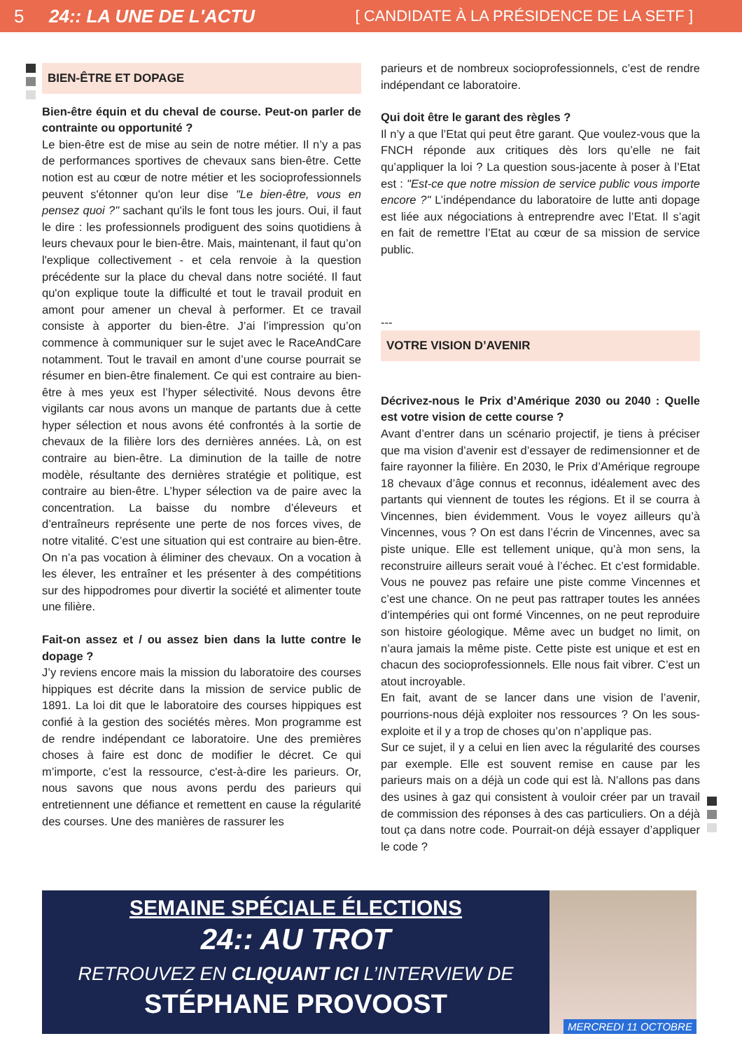5 24:: LA UNE DE L'ACTU [ CANDIDATE À LA PRÉSIDENCE DE LA SETF ]
BIEN-ÊTRE ET DOPAGE
Bien-être équin et du cheval de course. Peut-on parler de contrainte ou opportunité ?
Le bien-être est de mise au sein de notre métier. Il n’y a pas de performances sportives de chevaux sans bien-être. Cette notion est au cœur de notre métier et les socioprofessionnels peuvent s'étonner qu'on leur dise "Le bien-être, vous en pensez quoi ?" sachant qu'ils le font tous les jours. Oui, il faut le dire : les professionnels prodiguent des soins quotidiens à leurs chevaux pour le bien-être. Mais, maintenant, il faut qu’on l'explique collectivement - et cela renvoie à la question précédente sur la place du cheval dans notre société. Il faut qu'on explique toute la difficulté et tout le travail produit en amont pour amener un cheval à performer. Et ce travail consiste à apporter du bien-être. J’ai l’impression qu’on commence à communiquer sur le sujet avec le RaceAndCare notamment. Tout le travail en amont d’une course pourrait se résumer en bien-être finalement. Ce qui est contraire au bien-être à mes yeux est l’hyper sélectivité. Nous devons être vigilants car nous avons un manque de partants due à cette hyper sélection et nous avons été confrontés à la sortie de chevaux de la filière lors des dernières années. Là, on est contraire au bien-être. La diminution de la taille de notre modèle, résultante des dernières stratégie et politique, est contraire au bien-être. L’hyper sélection va de paire avec la concentration. La baisse du nombre d’éleveurs et d’entraîneurs représente une perte de nos forces vives, de notre vitalité. C’est une situation qui est contraire au bien-être. On n’a pas vocation à éliminer des chevaux. On a vocation à les élever, les entraîner et les présenter à des compétitions sur des hippodromes pour divertir la société et alimenter toute une filière.
Fait-on assez et / ou assez bien dans la lutte contre le dopage ?
J’y reviens encore mais la mission du laboratoire des courses hippiques est décrite dans la mission de service public de 1891. La loi dit que le laboratoire des courses hippiques est confié à la gestion des sociétés mères. Mon programme est de rendre indépendant ce laboratoire. Une des premières choses à faire est donc de modifier le décret. Ce qui m’importe, c’est la ressource, c'est-à-dire les parieurs. Or, nous savons que nous avons perdu des parieurs qui entretiennent une défiance et remettent en cause la régularité des courses. Une des manières de rassurer les
parieurs et de nombreux socioprofessionnels, c’est de rendre indépendant ce laboratoire.
Qui doit être le garant des règles ?
Il n’y a que l’Etat qui peut être garant. Que voulez-vous que la FNCH réponde aux critiques dès lors qu’elle ne fait qu’appliquer la loi ? La question sous-jacente à poser à l’Etat est : "Est-ce que notre mission de service public vous importe encore ?" L’indépendance du laboratoire de lutte anti dopage est liée aux négociations à entreprendre avec l’Etat. Il s’agit en fait de remettre l’Etat au cœur de sa mission de service public.
---
VOTRE VISION D’AVENIR
Décrivez-nous le Prix d’Amérique 2030 ou 2040 : Quelle est votre vision de cette course ?
Avant d’entrer dans un scénario projectif, je tiens à préciser que ma vision d’avenir est d’essayer de redimensionner et de faire rayonner la filière. En 2030, le Prix d’Amérique regroupe 18 chevaux d’âge connus et reconnus, idéalement avec des partants qui viennent de toutes les régions. Et il se courra à Vincennes, bien évidemment. Vous le voyez ailleurs qu’à Vincennes, vous ? On est dans l’écrin de Vincennes, avec sa piste unique. Elle est tellement unique, qu’à mon sens, la reconstruire ailleurs serait voué à l’échec. Et c’est formidable. Vous ne pouvez pas refaire une piste comme Vincennes et c’est une chance. On ne peut pas rattraper toutes les années d’intempéries qui ont formé Vincennes, on ne peut reproduire son histoire géologique. Même avec un budget no limit, on n’aura jamais la même piste. Cette piste est unique et est en chacun des socioprofessionnels. Elle nous fait vibrer. C’est un atout incroyable.
En fait, avant de se lancer dans une vision de l’avenir, pourrions-nous déjà exploiter nos ressources ? On les sous-exploite et il y a trop de choses qu’on n’applique pas.
Sur ce sujet, il y a celui en lien avec la régularité des courses par exemple. Elle est souvent remise en cause par les parieurs mais on a déjà un code qui est là. N’allons pas dans des usines à gaz qui consistent à vouloir créer par un travail de commission des réponses à des cas particuliers. On a déjà tout ça dans notre code. Pourrait-on déjà essayer d’appliquer le code ?
SEMAINE SPÉCIALE ÉLECTIONS
24:: AU TROT
RETROUVEZ EN CLIQUANT ICI L’INTERVIEW DE
STÉPHANE PROVOOST
MERCREDI 11 OCTOBRE